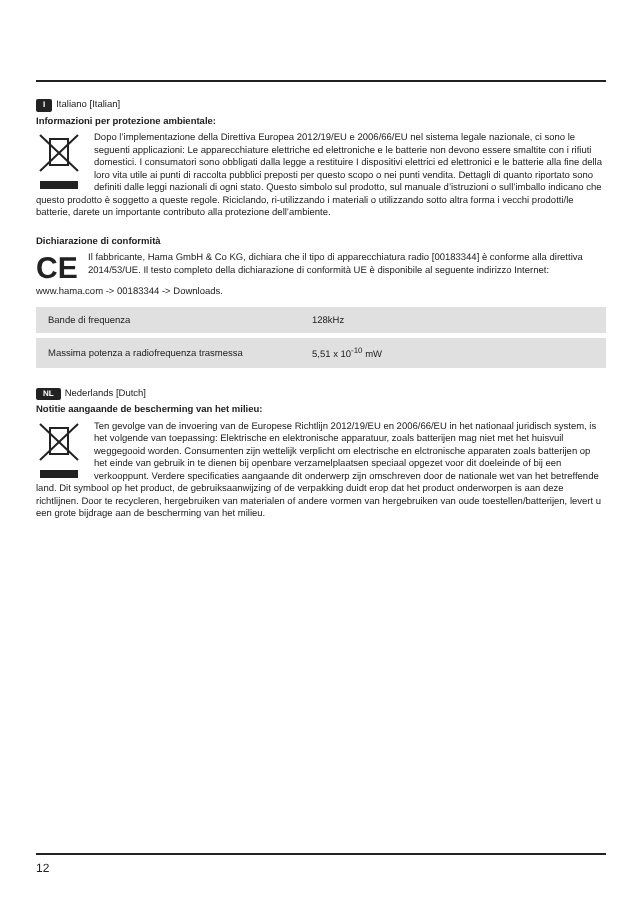I Italiano [Italian]
Informazioni per protezione ambientale:
Dopo l’implementazione della Direttiva Europea 2012/19/EU e 2006/66/EU nel sistema legale nazionale, ci sono le seguenti applicazioni: Le apparecchiature elettriche ed elettroniche e le batterie non devono essere smaltite con i rifiuti domestici. I consumatori sono obbligati dalla legge a restituire I dispositivi elettrici ed elettronici e le batterie alla fine della loro vita utile ai punti di raccolta pubblici preposti per questo scopo o nei punti vendita. Dettagli di quanto riportato sono definiti dalle leggi nazionali di ogni stato. Questo simbolo sul prodotto, sul manuale d’istruzioni o sull’imballo indicano che questo prodotto è soggetto a queste regole. Riciclando, ri-utilizzando i materiali o utilizzando sotto altra forma i vecchi prodotti/le batterie, darete un importante contributo alla protezione dell’ambiente.
Dichiarazione di conformità
CE
Il fabbricante, Hama GmbH & Co KG, dichiara che il tipo di apparecchiatura radio [00183344] è conforme alla direttiva 2014/53/UE. Il testo completo della dichiarazione di conformità UE è disponibile al seguente indirizzo Internet:
www.hama.com -> 00183344 -> Downloads.
| Bande di frequenza | 128kHz |
| Massima potenza a radiofrequenza trasmessa | 5,51 x 10<sup>-10</sup> mW |
NL Nederlands [Dutch]
Notitie aangaande de bescherming van het milieu:
Ten gevolge van de invoering van de Europese Richtlijn 2012/19/EU en 2006/66/EU in het nationaal juridisch system, is het volgende van toepassing: Elektrische en elektronische apparatuur, zoals batterijen mag niet met het huisvuil weggegooid worden. Consumenten zijn wettelijk verplicht om electrische en elctronische apparaten zoals batterijen op het einde van gebruik in te dienen bij openbare verzamelplaatsen speciaal opgezet voor dit doeleinde of bij een verkooppunt. Verdere specificaties aangaande dit onderwerp zijn omschreven door de nationale wet van het betreffende land. Dit symbool op het product, de gebruiksaanwijzing of de verpakking duidt erop dat het product onderworpen is aan deze richtlijnen. Door te recycleren, hergebruiken van materialen of andere vormen van hergebruiken van oude toestellen/batterijen, levert u een grote bijdrage aan de bescherming van het milieu.
12